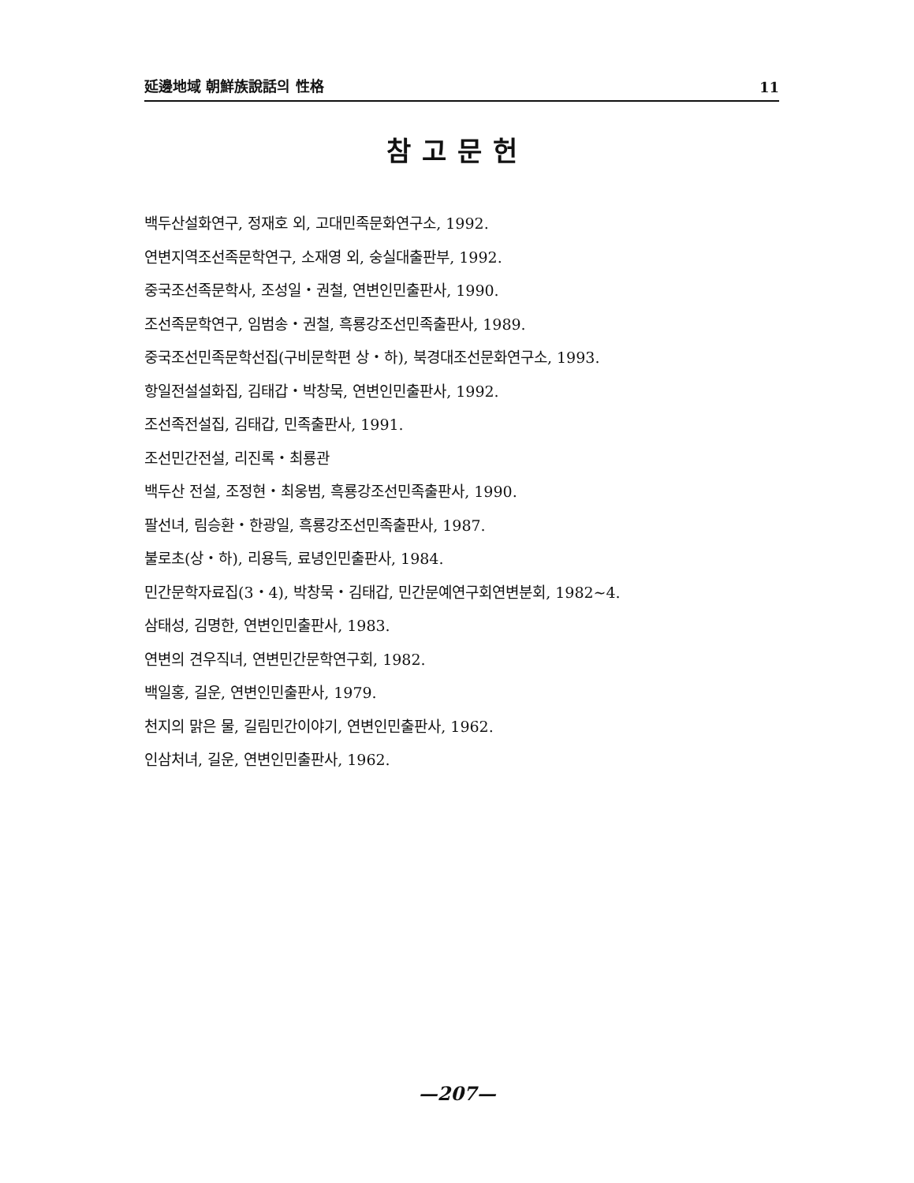延邊地域 朝鮮族說話의 性格 11
참고문헌
백두산설화연구, 정재호 외, 고대민족문화연구소, 1992.
연변지역조선족문학연구, 소재영 외, 숭실대출판부, 1992.
중국조선족문학사, 조성일・권철, 연변인민출판사, 1990.
조선족문학연구, 임범송・권철, 흑룡강조선민족출판사, 1989.
중국조선민족문학선집(구비문학편 상・하), 북경대조선문화연구소, 1993.
항일전설설화집, 김태갑・박창묵, 연변인민출판사, 1992.
조선족전설집, 김태갑, 민족출판사, 1991.
조선민간전설, 리진록・최룡관
백두산 전설, 조정현・최웅범, 흑룡강조선민족출판사, 1990.
팔선녀, 림승환・한광일, 흑룡강조선민족출판사, 1987.
불로초(상・하), 리용득, 료녕인민출판사, 1984.
민간문학자료집(3・4), 박창묵・김태갑, 민간문예연구회연변분회, 1982~4.
삼태성, 김명한, 연변인민출판사, 1983.
연변의 견우직녀, 연변민간문학연구회, 1982.
백일홍, 길운, 연변인민출판사, 1979.
천지의 맑은 물, 길림민간이야기, 연변인민출판사, 1962.
인삼처녀, 길운, 연변인민출판사, 1962.
—207—